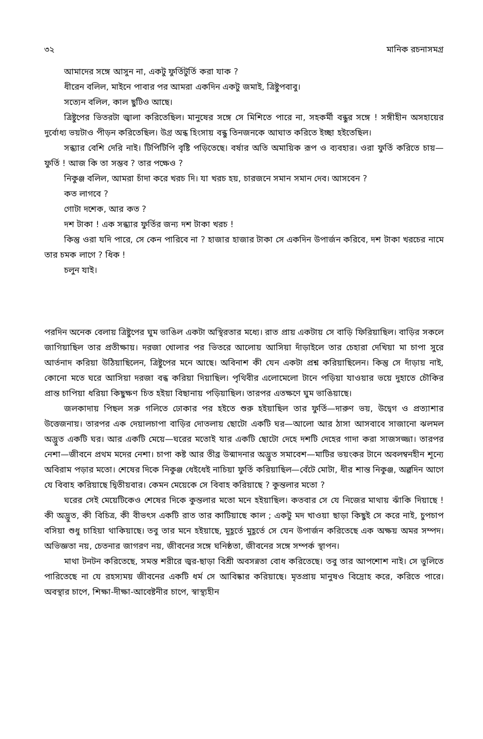৩২ মানিক রচনাসমগ্র
আমাদের সঙ্গে আসুন না, একটু ফুর্তিটুর্তি করা যাক ?
ধীরেন বলিল, মাইনে পাবার পর আমরা একদিন একটু জমাই, ত্রিষ্টুপবাবু।
সত্যেন বলিল, কাল ছুটিও আছে।
ত্রিষ্টুপের ভিতরটা জ্বালা করিতেছিল। মানুষের সঙ্গে সে মিশিতে পারে না, সহকর্মী বন্ধুর সঙ্গে ! সঙ্গীহীন অসহায়ের দুর্বোধ্য ভয়টাও পীড়ন করিতেছিল। উগ্র অন্ধ হিংসায় বন্ধু তিনজনকে আঘাত করিতে ইচ্ছা হইতেছিল।
সন্ধ্যার বেশি দেরি নাই। টিপিটিপি বৃষ্টি পড়িতেছে। বর্ষার অতি অমায়িক রূপ ও ব্যবহার। ওরা ফুর্তি করিতে চায়—ফুর্তি ! আজ কি তা সম্ভব ? তার পক্ষেও ?
নিকুঞ্জ বলিল, আমরা চাঁদা করে খরচ দি। যা খরচ হয়, চারজনে সমান সমান দেব। আসবেন ?
কত লাগবে ?
গোটা দশেক, আর কত ?
দশ টাকা ! এক সন্ধ্যার ফুর্তির জন্য দশ টাকা খরচ !
কিন্তু ওরা যদি পারে, সে কেন পারিবে না ? হাজার হাজার টাকা সে একদিন উপার্জন করিবে, দশ টাকা খরচের নামে তার চমক লাগে ? ধিক !
চলুন যাই।
পরদিন অনেক বেলায় ত্রিষ্টুপের ঘুম ভাঙিল একটা অস্থিরতার মধ্যে। রাত প্রায় একটায় সে বাড়ি ফিরিয়াছিল। বাড়ির সকলে জাগিয়াছিল তার প্রতীক্ষায়। দরজা খোলার পর ভিতরে আলোয় আসিয়া দাঁড়াইলে তার চেহারা দেখিয়া মা চাপা সুরে আর্তনাদ করিয়া উঠিয়াছিলেন, ত্রিষ্টুপের মনে আছে। অবিনাশ কী যেন একটা প্রশ্ন করিয়াছিলেন। কিন্তু সে দাঁড়ায় নাই, কোনো মতে ঘরে আসিয়া দরজা বন্ধ করিয়া দিয়াছিল। পৃথিবীর এলোমেলো টানে পড়িয়া যাওয়ার ভয়ে দুহাতে চৌকির প্রান্ত চাপিয়া ধরিয়া কিছুক্ষণ চিত হইয়া বিছানায় পড়িয়াছিল। তারপর এতক্ষণে ঘুম ভাঙিয়াছে।
জলকাদায় পিছল সরু গলিতে ঢোকার পর হইতে শুরু হইয়াছিল তার ফুর্তি—দারুণ ভয়, উদ্বেগ ও প্রত্যাশার উত্তেজনায়। তারপর এক দেয়ালচাপা বাড়ির দোতলায় ছোটো একটি ঘর—আলো আর ঠাসা আসবাবে সাজানো ঝলমল অদ্ভুত একটি ঘর। আর একটি মেয়ে—ঘরের মতোই যার একটি ছোটো দেহে দশটি দেহের গাদা করা সাজসজ্জা। তারপর নেশা—জীবনে প্রথম মদের নেশা। চাপা কষ্ট আর তীব্র উন্মাদনার অদ্ভুত সমাবেশ—মাটির ভয়ংকর টানে অবলম্বনহীন শূন্যে অবিরাম পড়ার মতো। শেষের দিকে নিকুঞ্জ ধেইধেই নাচিয়া ফুর্তি করিয়াছিল—বেঁটে মোটা, ধীর শান্ত নিকুঞ্জ, অল্পদিন আগে যে বিবাহ করিয়াছে দ্বিতীয়বার। কেমন মেয়েকে সে বিবাহ করিয়াছে ? কুন্তলার মতো ?
ঘরের সেই মেয়েটিকেও শেষের দিকে কুন্তলার মতো মনে হইয়াছিল। কতবার সে যে নিজের মাথায় ঝাঁকি দিয়াছে ! কী অদ্ভুত, কী বিচিত্র, কী বীভৎস একটি রাত তার কাটিয়াছে কাল ; একটু মদ খাওয়া ছাড়া কিছুই সে করে নাই, চুপচাপ বসিয়া শুধু চাহিয়া থাকিয়াছে। তবু তার মনে হইয়াছে, মুহূর্তে মুহূর্তে সে যেন উপার্জন করিতেছে এক অক্ষয় অমর সম্পদ। অভিজ্ঞতা নয়, চেতনার জাগরণ নয়, জীবনের সঙ্গে ঘনিষ্ঠতা, জীবনের সঙ্গে সম্পর্ক স্থাপন।
মাথা টনটন করিতেছে, সমস্ত শরীরে জ্বর-ছাড়া বিশ্রী অবসন্নতা বোধ করিতেছে। তবু তার আপশোশ নাই। সে ভুলিতে পারিতেছে না যে রহস্যময় জীবনের একটি ধর্ম সে আবিষ্কার করিয়াছে। মৃতপ্রায় মানুষও বিদ্রোহ করে, করিতে পারে। অবস্থার চাপে, শিক্ষা-দীক্ষা-আবেষ্টনীর চাপে, স্বাস্থ্যহীন